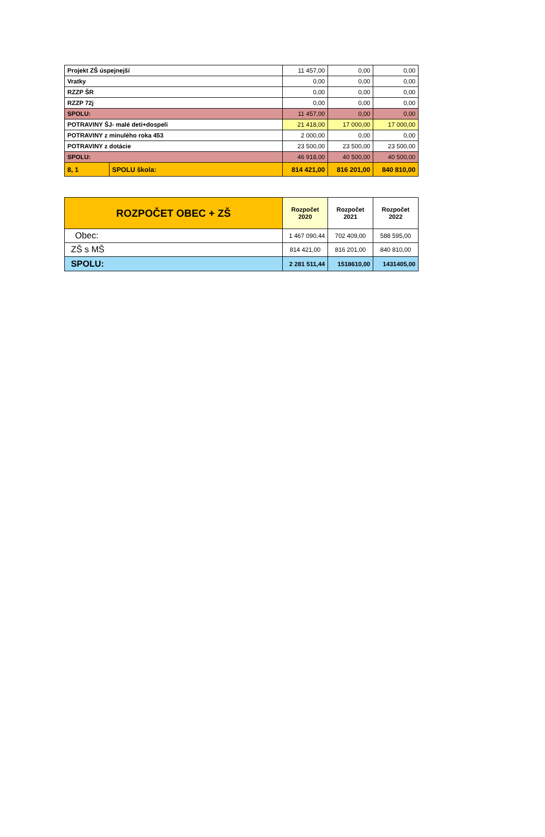| Projekt ZŠ úspejnejší | | 11 457,00 | 0,00 | 0,00 |
| Vratky | | 0,00 | 0,00 | 0,00 |
| RZZP ŠR | | 0,00 | 0,00 | 0,00 |
| RZZP 72j | | 0,00 | 0,00 | 0,00 |
| SPOLU: | | 11 457,00 | 0,00 | 0,00 |
| POTRAVINY ŠJ- malé deti+dospelí | | 21 418,00 | 17 000,00 | 17 000,00 |
| POTRAVINY z minulého roka 453 | | 2 000,00 | 0,00 | 0,00 |
| POTRAVINY z dotácie | | 23 500,00 | 23 500,00 | 23 500,00 |
| SPOLU: | | 46 918,00 | 40 500,00 | 40 500,00 |
| 8, 1 | SPOLU škola: | 814 421,00 | 816 201,00 | 840 810,00 |
| ROZPOČET OBEC + ZŠ | Rozpočet 2020 | Rozpočet 2021 | Rozpočet 2022 |
| --- | --- | --- | --- |
| Obec: | 1 467 090,44 | 702 409,00 | 588 595,00 |
| ZŠ s MŠ | 814 421,00 | 816 201,00 | 840 810,00 |
| SPOLU: | 2 281 511,44 | 1518610,00 | 1431405,00 |